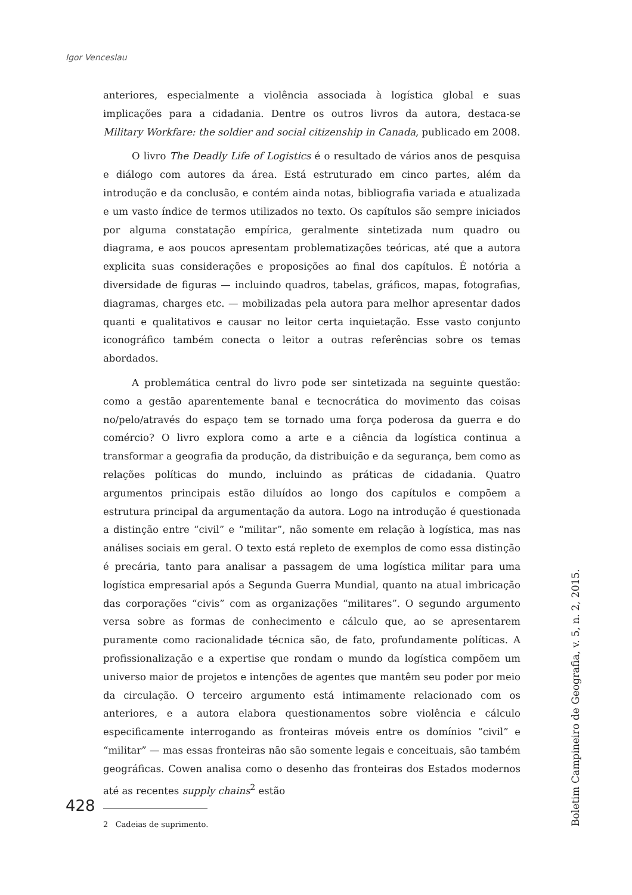Igor Venceslau
anteriores, especialmente a violência associada à logística global e suas implicações para a cidadania. Dentre os outros livros da autora, destaca-se Military Workfare: the soldier and social citizenship in Canada, publicado em 2008.
O livro The Deadly Life of Logistics é o resultado de vários anos de pesquisa e diálogo com autores da área. Está estruturado em cinco partes, além da introdução e da conclusão, e contém ainda notas, bibliografia variada e atualizada e um vasto índice de termos utilizados no texto. Os capítulos são sempre iniciados por alguma constatação empírica, geralmente sintetizada num quadro ou diagrama, e aos poucos apresentam problematizações teóricas, até que a autora explicita suas considerações e proposições ao final dos capítulos. É notória a diversidade de figuras — incluindo quadros, tabelas, gráficos, mapas, fotografias, diagramas, charges etc. — mobilizadas pela autora para melhor apresentar dados quanti e qualitativos e causar no leitor certa inquietação. Esse vasto conjunto iconográfico também conecta o leitor a outras referências sobre os temas abordados.
A problemática central do livro pode ser sintetizada na seguinte questão: como a gestão aparentemente banal e tecnocrática do movimento das coisas no/pelo/através do espaço tem se tornado uma força poderosa da guerra e do comércio? O livro explora como a arte e a ciência da logística continua a transformar a geografia da produção, da distribuição e da segurança, bem como as relações políticas do mundo, incluindo as práticas de cidadania. Quatro argumentos principais estão diluídos ao longo dos capítulos e compõem a estrutura principal da argumentação da autora. Logo na introdução é questionada a distinção entre “civil” e “militar”, não somente em relação à logística, mas nas análises sociais em geral. O texto está repleto de exemplos de como essa distinção é precária, tanto para analisar a passagem de uma logística militar para uma logística empresarial após a Segunda Guerra Mundial, quanto na atual imbricação das corporações “civis” com as organizações “militares”. O segundo argumento versa sobre as formas de conhecimento e cálculo que, ao se apresentarem puramente como racionalidade técnica são, de fato, profundamente políticas. A profissionalização e a expertise que rondam o mundo da logística compõem um universo maior de projetos e intenções de agentes que mantêm seu poder por meio da circulação. O terceiro argumento está intimamente relacionado com os anteriores, e a autora elabora questionamentos sobre violência e cálculo especificamente interrogando as fronteiras móveis entre os domínios “civil” e “militar” — mas essas fronteiras não são somente legais e conceituais, são também geográficas. Cowen analisa como o desenho das fronteiras dos Estados modernos até as recentes supply chains<sup>2</sup> estão
2 Cadeias de suprimento.
428
Boletim Campineiro de Geografia, v. 5, n. 2, 2015.